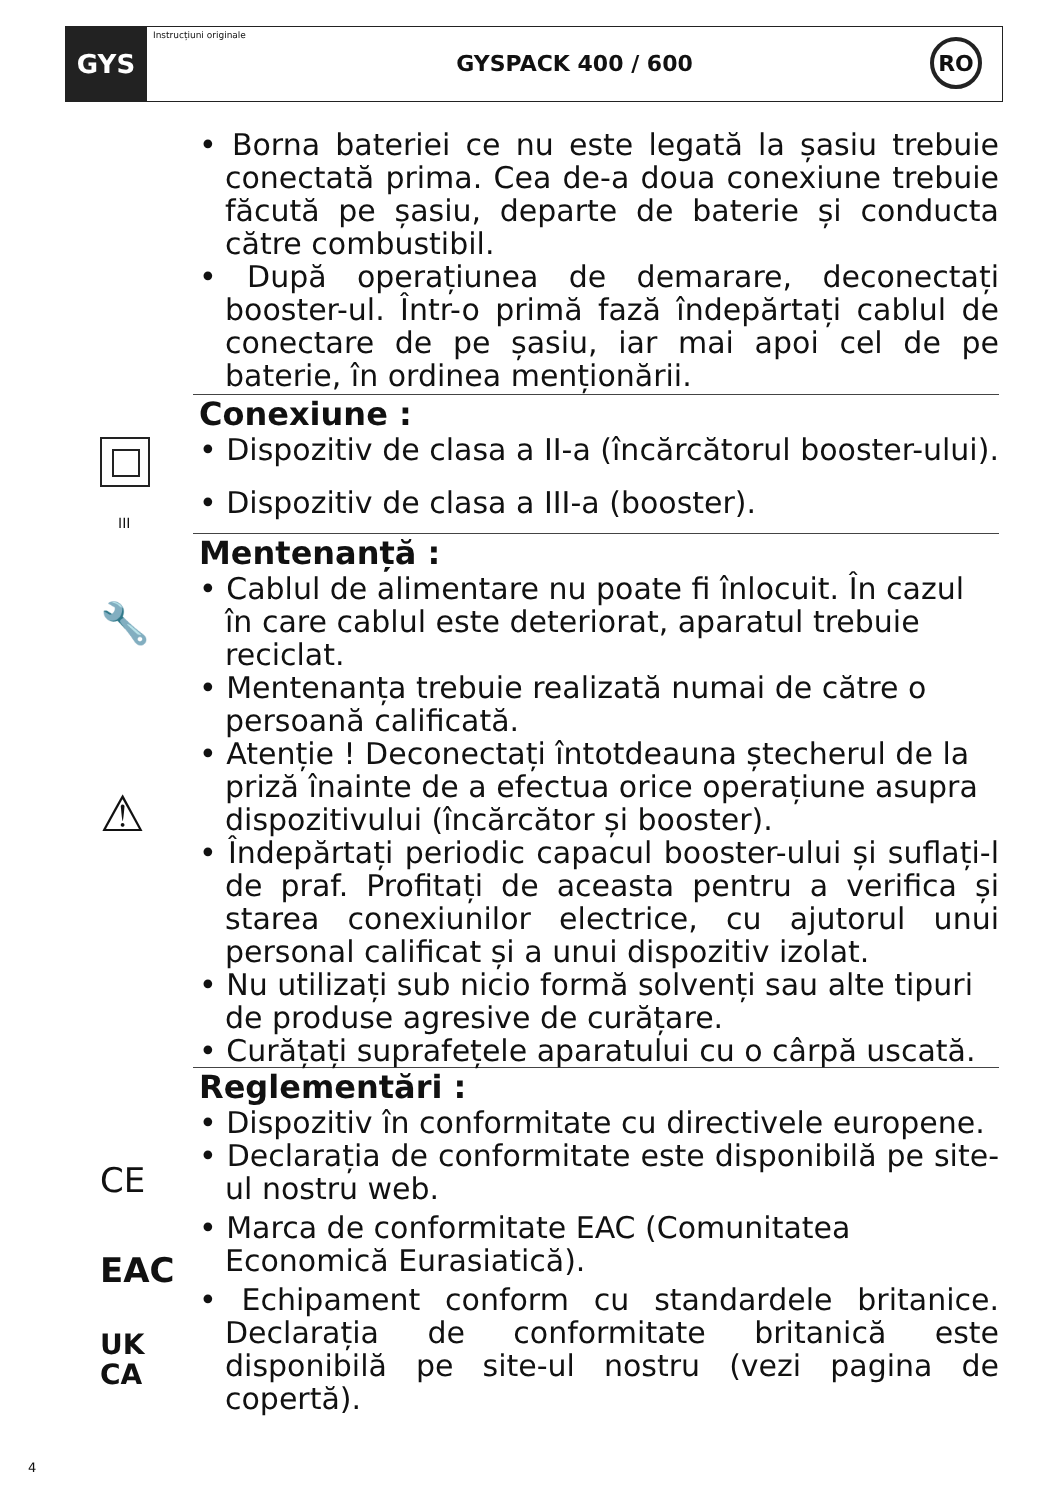GYS
Instrucțiuni originale
GYSPACK 400 / 600
RO
• Borna bateriei ce nu este legată la șasiu trebuie conectată prima. Cea de-a doua conexiune trebuie făcută pe șasiu, departe de baterie și conducta către combustibil.
• După operațiunea de demarare, deconectați booster-ul. Într-o primă fază îndepărtați cablul de conectare de pe șasiu, iar mai apoi cel de pe baterie, în ordinea menționării.
Conexiune :
• Dispozitiv de clasa a II-a (încărcătorul booster-ului).
• Dispozitiv de clasa a III-a (booster).
Mentenanță :
• Cablul de alimentare nu poate fi înlocuit. În cazul în care cablul este deteriorat, aparatul trebuie reciclat.
• Mentenanța trebuie realizată numai de către o persoană calificată.
• Atenție ! Deconectați întotdeauna ștecherul de la priză înainte de a efectua orice operațiune asupra dispozitivului (încărcător și booster).
• Îndepărtați periodic capacul booster-ului și suflați-l de praf. Profitați de aceasta pentru a verifica și starea conexiunilor electrice, cu ajutorul unui personal calificat și a unui dispozitiv izolat.
• Nu utilizați sub nicio formă solvenți sau alte tipuri de produse agresive de curățare.
• Curățați suprafețele aparatului cu o cârpă uscată.
Reglementări :
• Dispozitiv în conformitate cu directivele europene.
• Declarația de conformitate este disponibilă pe site-ul nostru web.
• Marca de conformitate EAC (Comunitatea Economică Eurasiatică).
• Echipament conform cu standardele britanice. Declarația de conformitate britanică este disponibilă pe site-ul nostru (vezi pagina de copertă).
III
🔧
⚠
CE
EAC
UK
CA
4